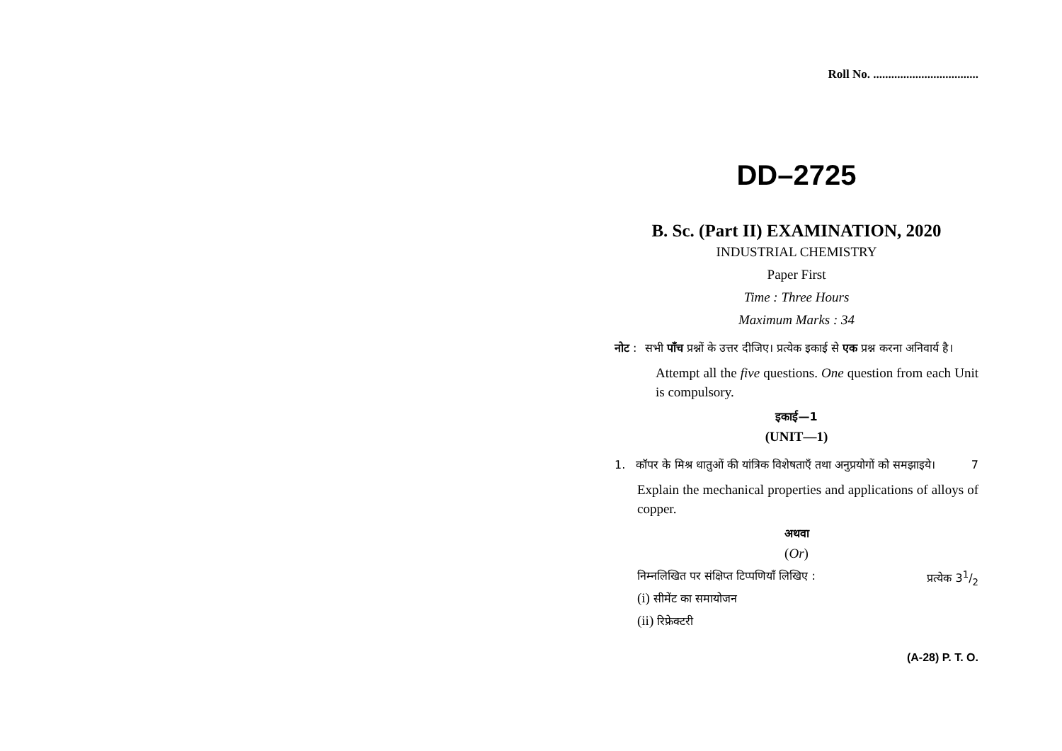Roll No. ...................................
DD–2725
B. Sc. (Part II) EXAMINATION, 2020
INDUSTRIAL CHEMISTRY
Paper First
Time : Three Hours
Maximum Marks : 34
नोट : सभी पाँच प्रश्नों के उत्तर दीजिए। प्रत्येक इकाई से एक प्रश्न करना अनिवार्य है।
Attempt all the five questions. One question from each Unit is compulsory.
इकाई—1
(UNIT—1)
1. कॉपर के मिश्र धातुओं की यांत्रिक विशेषताएँ तथा अनुप्रयोगों को समझाइये। 7
Explain the mechanical properties and applications of alloys of copper.
अथवा
(Or)
निम्नलिखित पर संक्षिप्त टिप्पणियाँ लिखिए : प्रत्येक 31/2
(i) सीमेंट का समायोजन
(ii) रिफ्रेक्टरी
(A-28) P. T. O.